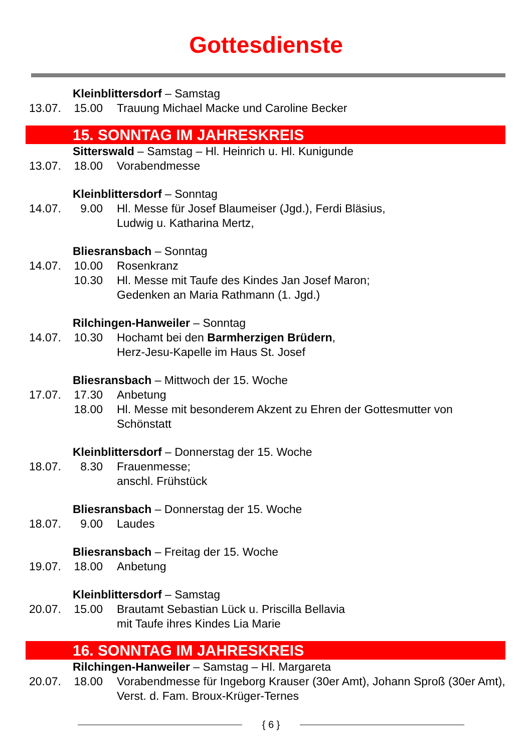Gottesdienste
Kleinblittersdorf – Samstag
13.07. 15.00
Trauung Michael Macke und Caroline Becker
15. SONNTAG IM JAHRESKREIS
Sitterswald – Samstag – Hl. Heinrich u. Hl. Kunigunde
13.07. 18.00
Vorabendmesse
Kleinblittersdorf – Sonntag
14.07. 9.00 Hl. Messe für Josef Blaumeiser (Jgd.), Ferdi Bläsius,
Ludwig u. Katharina Mertz,
Bliesransbach – Sonntag
14.07. 10.00
Rosenkranz
10.30
Hl. Messe mit Taufe des Kindes Jan Josef Maron;
Gedenken an Maria Rathmann (1. Jgd.)
Rilchingen-Hanweiler – Sonntag
14.07. 10.30
Hochamt bei den Barmherzigen Brüdern,
Herz-Jesu-Kapelle im Haus St. Josef
Bliesransbach – Mittwoch der 15. Woche
17.07. 17.30
Anbetung
18.00
Hl. Messe mit besonderem Akzent zu Ehren der Gottesmutter von Schönstatt
Kleinblittersdorf – Donnerstag der 15. Woche
18.07. 8.30 Frauenmesse;
anschl. Frühstück
Bliesransbach – Donnerstag der 15. Woche
18.07. 9.00 Laudes
Bliesransbach – Freitag der 15. Woche
19.07. 18.00
Anbetung
Kleinblittersdorf – Samstag
20.07. 15.00
Brautamt Sebastian Lück u. Priscilla Bellavia
mit Taufe ihres Kindes Lia Marie
16. SONNTAG IM JAHRESKREIS
Rilchingen-Hanweiler – Samstag – Hl. Margareta
20.07. 18.00
Vorabendmesse für Ingeborg Krauser (30er Amt), Johann Sproß (30er Amt), Verst. d. Fam. Broux-Krüger-Ternes
{ 6 }